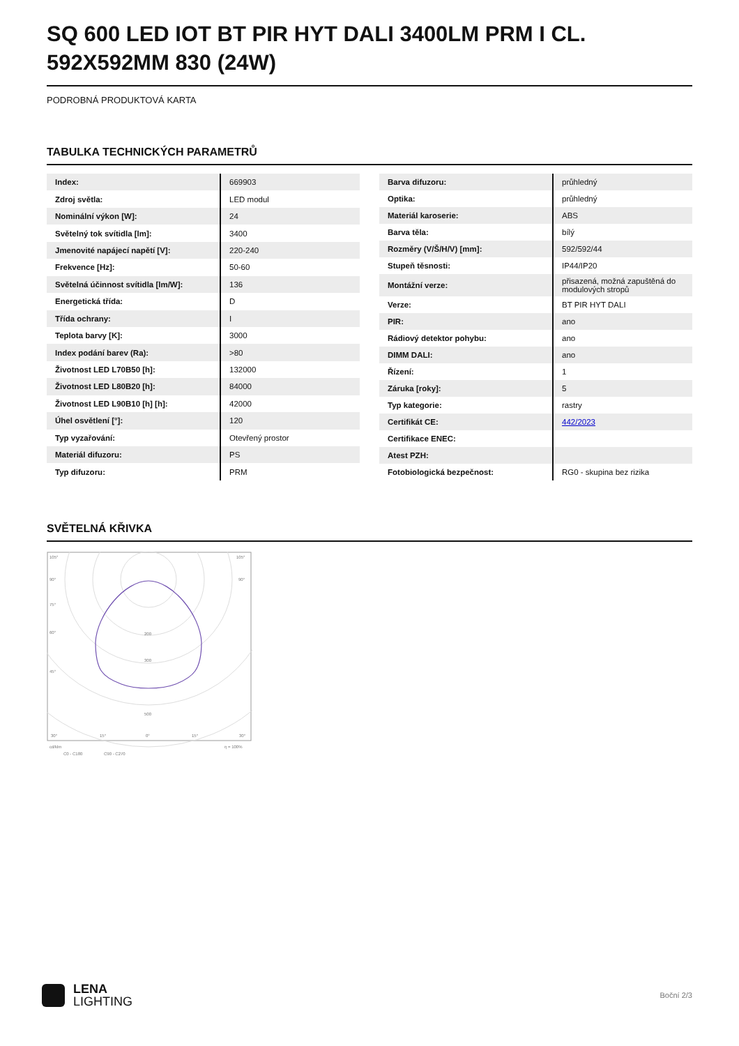SQ 600 LED IOT BT PIR HYT DALI 3400LM PRM I CL. 592X592MM 830 (24W)
PODROBNÁ PRODUKTOVÁ KARTA
TABULKA TECHNICKÝCH PARAMETRŮ
| Index: | 669903 |
| Zdroj světla: | LED modul |
| Nominální výkon [W]: | 24 |
| Světelný tok svítidla [lm]: | 3400 |
| Jmenovité napájecí napětí [V]: | 220-240 |
| Frekvence [Hz]: | 50-60 |
| Světelná účinnost svítidla [lm/W]: | 136 |
| Energetická třída: | D |
| Třída ochrany: | I |
| Teplota barvy [K]: | 3000 |
| Index podání barev (Ra): | >80 |
| Životnost LED L70B50 [h]: | 132000 |
| Životnost LED L80B20 [h]: | 84000 |
| Životnost LED L90B10 [h] [h]: | 42000 |
| Úhel osvětlení [°]: | 120 |
| Typ vyzařování: | Otevřený prostor |
| Materiál difuzoru: | PS |
| Typ difuzoru: | PRM |
| Barva difuzoru: | průhledný |
| Optika: | průhledný |
| Materiál karoserie: | ABS |
| Barva těla: | bílý |
| Rozměry (V/Š/H/V) [mm]: | 592/592/44 |
| Stupeň těsnosti: | IP44/IP20 |
| Montážní verze: | přisazená, možná zapuštěná do modulových stropů |
| Verze: | BT PIR HYT DALI |
| PIR: | ano |
| Rádiový detektor pohybu: | ano |
| DIMM DALI: | ano |
| Řízení: | 1 |
| Záruka [roky]: | 5 |
| Typ kategorie: | rastry |
| Certifikát CE: | 442/2023 |
| Certifikace ENEC: | |
| Atest PZH: | |
| Fotobiologická bezpečnost: | RG0 - skupina bez rizika |
SVĚTELNÁ KŘIVKA
105°
105°
90°
90°
75°
60°
45°
200
300
500
30°
15°
0°
15°
30°
cd/klm
η = 100%
C0 - C180
C90 - C270
LENA
LIGHTING
Boční 2/3